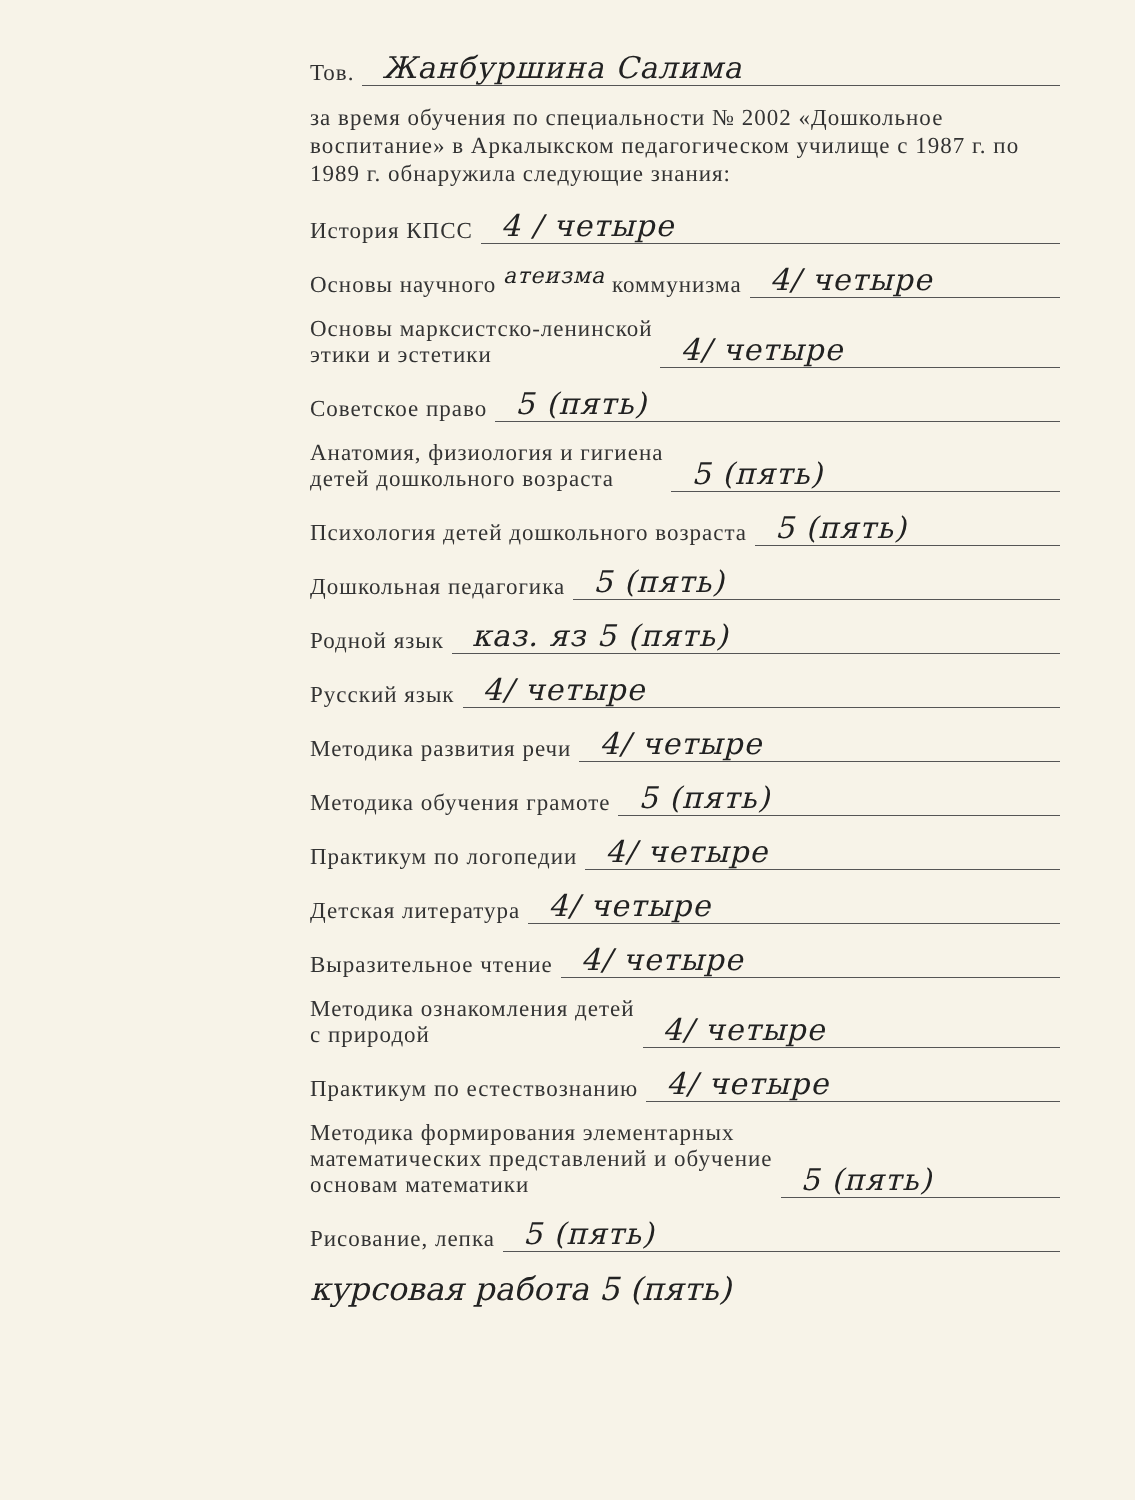Тов. Жанбуршина Салима
за время обучения по специальности № 2002 «Дошкольное воспитание» в Аркалыкском педагогическом училище с 1987 г. по 1989 г. обнаружила следующие знания:
История КПСС 4 / четыре
Основы научного <sup>атеизма</sup> коммунизма 4/ четыре
Основы марксистско-ленинской
этики и эстетики 4/ четыре
Советское право 5 (пять)
Анатомия, физиология и гигиена
детей дошкольного возраста 5 (пять)
Психология детей дошкольного возраста 5 (пять)
Дошкольная педагогика 5 (пять)
Родной язык каз. яз 5 (пять)
Русский язык 4/ четыре
Методика развития речи 4/ четыре
Методика обучения грамоте 5 (пять)
Практикум по логопедии 4/ четыре
Детская литература 4/ четыре
Выразительное чтение 4/ четыре
Методика ознакомления детей
с природой 4/ четыре
Практикум по естествознанию 4/ четыре
Методика формирования элементарных
математических представлений и обучение
основам математики 5 (пять)
Рисование, лепка 5 (пять)
курсовая работа 5 (пять)